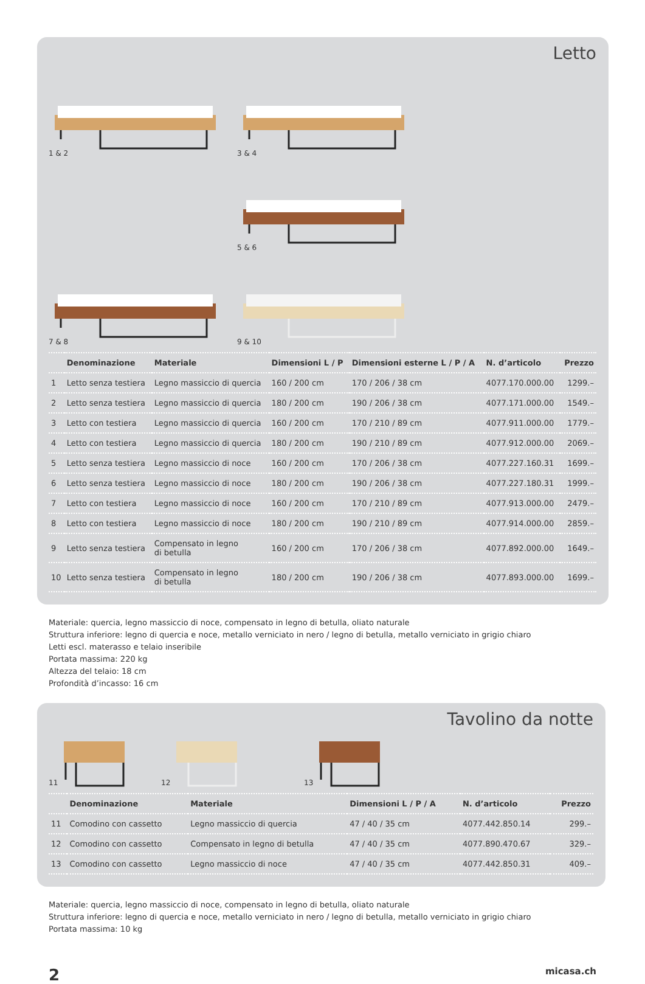Letto
1 & 2
3 & 4
5 & 6
7 & 8
9 & 10
| | Denominazione | Materiale | Dimensioni L / P | Dimensioni esterne L / P / A | N. d’articolo | Prezzo |
| --- | --- | --- | --- | --- | --- | --- |
| 1 | Letto senza testiera | Legno massiccio di quercia | 160 / 200 cm | 170 / 206 / 38 cm | 4077.170.000.00 | 1299.– |
| 2 | Letto senza testiera | Legno massiccio di quercia | 180 / 200 cm | 190 / 206 / 38 cm | 4077.171.000.00 | 1549.– |
| 3 | Letto con testiera | Legno massiccio di quercia | 160 / 200 cm | 170 / 210 / 89 cm | 4077.911.000.00 | 1779.– |
| 4 | Letto con testiera | Legno massiccio di quercia | 180 / 200 cm | 190 / 210 / 89 cm | 4077.912.000.00 | 2069.– |
| 5 | Letto senza testiera | Legno massiccio di noce | 160 / 200 cm | 170 / 206 / 38 cm | 4077.227.160.31 | 1699.– |
| 6 | Letto senza testiera | Legno massiccio di noce | 180 / 200 cm | 190 / 206 / 38 cm | 4077.227.180.31 | 1999.– |
| 7 | Letto con testiera | Legno massiccio di noce | 160 / 200 cm | 170 / 210 / 89 cm | 4077.913.000.00 | 2479.– |
| 8 | Letto con testiera | Legno massiccio di noce | 180 / 200 cm | 190 / 210 / 89 cm | 4077.914.000.00 | 2859.– |
| 9 | Letto senza testiera | Compensato in legno di betulla | 160 / 200 cm | 170 / 206 / 38 cm | 4077.892.000.00 | 1649.– |
| 10 | Letto senza testiera | Compensato in legno di betulla | 180 / 200 cm | 190 / 206 / 38 cm | 4077.893.000.00 | 1699.– |
Materiale: quercia, legno massiccio di noce, compensato in legno di betulla, oliato naturale
Struttura inferiore: legno di quercia e noce, metallo verniciato in nero / legno di betulla, metallo verniciato in grigio chiaro
Letti escl. materasso e telaio inseribile
Portata massima: 220 kg
Altezza del telaio: 18 cm
Profondità d’incasso: 16 cm
Tavolino da notte
11
12
13
| | Denominazione | Materiale | Dimensioni L / P / A | N. d’articolo | Prezzo |
| --- | --- | --- | --- | --- | --- |
| 11 | Comodino con cassetto | Legno massiccio di quercia | 47 / 40 / 35 cm | 4077.442.850.14 | 299.– |
| 12 | Comodino con cassetto | Compensato in legno di betulla | 47 / 40 / 35 cm | 4077.890.470.67 | 329.– |
| 13 | Comodino con cassetto | Legno massiccio di noce | 47 / 40 / 35 cm | 4077.442.850.31 | 409.– |
Materiale: quercia, legno massiccio di noce, compensato in legno di betulla, oliato naturale
Struttura inferiore: legno di quercia e noce, metallo verniciato in nero / legno di betulla, metallo verniciato in grigio chiaro
Portata massima: 10 kg
2 micasa.ch